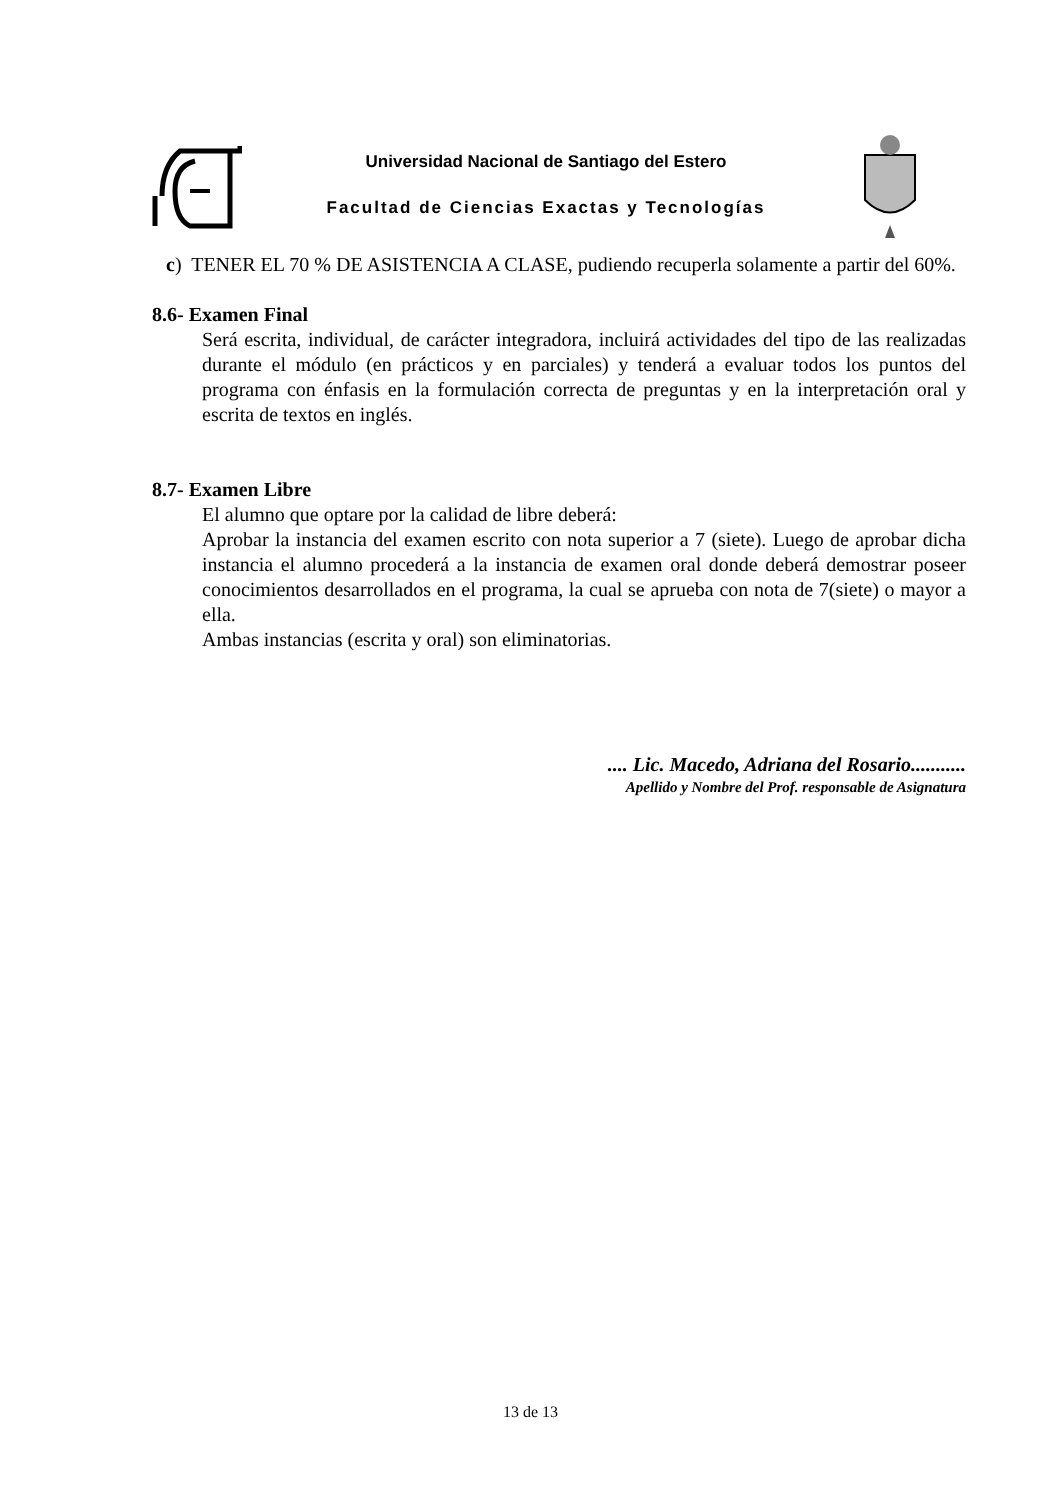Universidad Nacional de Santiago del Estero
Facultad de Ciencias Exactas y Tecnologías
c) TENER EL 70 % DE ASISTENCIA A CLASE, pudiendo recuperla solamente a partir del 60%.
8.6- Examen Final
Será escrita, individual, de carácter integradora, incluirá actividades del tipo de las realizadas durante el módulo (en prácticos y en parciales) y tenderá a evaluar todos los puntos del programa con énfasis en la formulación correcta de preguntas y en la interpretación oral y escrita de textos en inglés.
8.7- Examen Libre
El alumno que optare por la calidad de libre deberá:
Aprobar la instancia del examen escrito con nota superior a 7 (siete). Luego de aprobar dicha instancia el alumno procederá a la instancia de examen oral donde deberá demostrar poseer conocimientos desarrollados en el programa, la cual se aprueba con nota de 7(siete) o mayor a ella.
Ambas instancias (escrita y oral) son eliminatorias.
.... Lic. Macedo, Adriana del Rosario...........
Apellido y Nombre del Prof. responsable de Asignatura
13 de 13